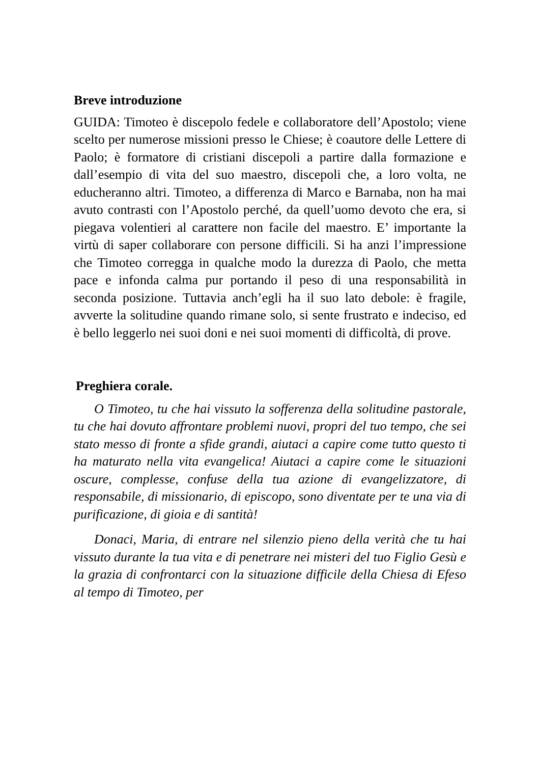Breve introduzione
GUIDA: Timoteo è discepolo fedele e collaboratore dell’Apostolo; viene scelto per numerose missioni presso le Chiese; è coautore delle Lettere di Paolo; è formatore di cristiani discepoli a partire dalla formazione e dall’esempio di vita del suo maestro, discepoli che, a loro volta, ne educheranno altri. Timoteo, a differenza di Marco e Barnaba, non ha mai avuto contrasti con l’Apostolo perché, da quell’uomo devoto che era, si piegava volentieri al carattere non facile del maestro. E’ importante la virtù di saper collaborare con persone difficili. Si ha anzi l’impressione che Timoteo corregga in qualche modo la durezza di Paolo, che metta pace e infonda calma pur portando il peso di una responsabilità in seconda posizione. Tuttavia anch’egli ha il suo lato debole: è fragile, avverte la solitudine quando rimane solo, si sente frustrato e indeciso, ed è bello leggerlo nei suoi doni e nei suoi momenti di difficoltà, di prove.
Preghiera corale.
O Timoteo, tu che hai vissuto la sofferenza della solitudine pastorale, tu che hai dovuto affrontare problemi nuovi, propri del tuo tempo, che sei stato messo di fronte a sfide grandi, aiutaci a capire come tutto questo ti ha maturato nella vita evangelica! Aiutaci a capire come le situazioni oscure, complesse, confuse della tua azione di evangelizzatore, di responsabile, di missionario, di episcopo, sono diventate per te una via di purificazione, di gioia e di santità!
Donaci, Maria, di entrare nel silenzio pieno della verità che tu hai vissuto durante la tua vita e di penetrare nei misteri del tuo Figlio Gesù e la grazia di confrontarci con la situazione difficile della Chiesa di Efeso al tempo di Timoteo, per